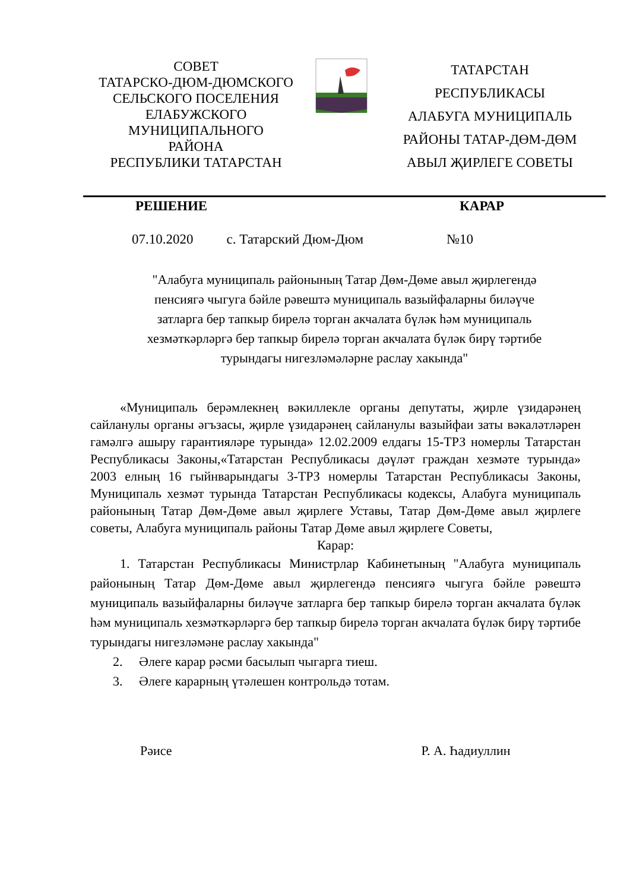СОВЕТ
ТАТАРСКО-ДЮМ-ДЮМСКОГО
СЕЛЬСКОГО ПОСЕЛЕНИЯ
ЕЛАБУЖСКОГО
МУНИЦИПАЛЬНОГО
РАЙОНА
РЕСПУБЛИКИ ТАТАРСТАН
ТАТАРСТАН
РЕСПУБЛИКАСЫ
АЛАБУГА МУНИЦИПАЛЬ
РАЙОНЫ ТАТАР-ДӨМ-ДӨМ
АВЫЛ ҖИРЛЕГЕ СОВЕТЫ
РЕШЕНИЕ КАРАР
07.10.2020 с. Татарский Дюм-Дюм №10
"Алабуга муниципаль районының Татар Дөм-Дөме авыл җирлегендә
пенсиягә чыгуга бәйле рәвештә муниципаль вазыйфаларны биләүче
затларга бер тапкыр бирелә торган акчалата бүләк һәм муниципаль
хезмәткәрләргә бер тапкыр бирелә торган акчалата бүләк бирү тәртибе
турындагы нигезләмәләрне раслау хакында"
«Муниципаль берәмлекнең вәкиллекле органы депутаты, җирле үзидарәнең сайланулы органы әгъзасы, җирле үзидарәнең сайланулы вазыйфаи заты вәкаләтләрен гамәлгә ашыру гарантияләре турында» 12.02.2009 елдагы 15-ТРЗ номерлы Татарстан Республикасы Законы,«Татарстан Республикасы дәүләт граждан хезмәте турында» 2003 елның 16 гыйнварындагы 3-ТРЗ номерлы Татарстан Республикасы Законы, Муниципаль хезмәт турында Татарстан Республикасы кодексы, Алабуга муниципаль районының Татар Дөм-Дөме авыл җирлеге Уставы, Татар Дөм-Дөме авыл җирлеге советы, Алабуга муниципаль районы Татар Дөме авыл җирлеге Советы,
Карар:
1. Татарстан Республикасы Министрлар Кабинетының "Алабуга муниципаль районының Татар Дөм-Дөме авыл җирлегендә пенсиягә чыгуга бәйле рәвештә муниципаль вазыйфаларны биләүче затларга бер тапкыр бирелә торган акчалата бүләк һәм муниципаль хезмәткәрләргә бер тапкыр бирелә торган акчалата бүләк бирү тәртибе турындагы нигезләмәне раслау хакында"
2. Әлеге карар рәсми басылып чыгарга тиеш.
3. Әлеге карарның үтәлешен контрольдә тотам.
Рәисе Р. А. Һадиуллин